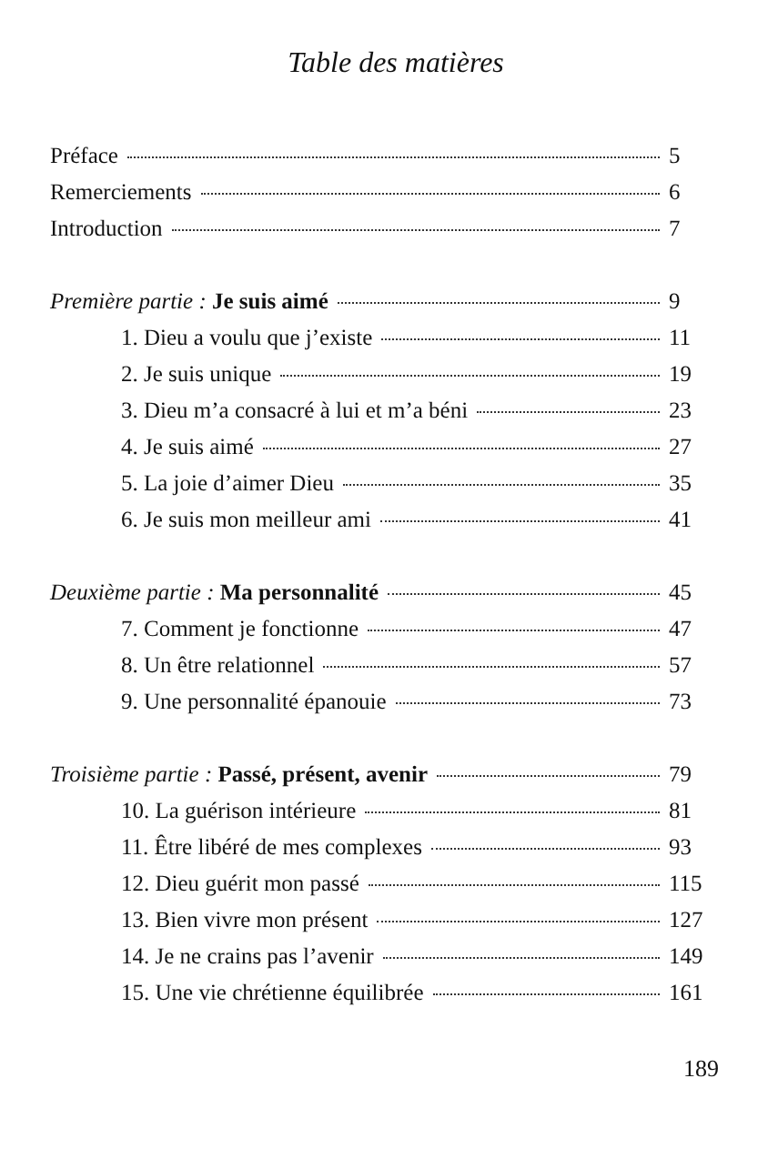Table des matières
Préface 5
Remerciements 6
Introduction 7
Première partie : Je suis aimé 9
1. Dieu a voulu que j’existe 11
2. Je suis unique 19
3. Dieu m’a consacré à lui et m’a béni 23
4. Je suis aimé 27
5. La joie d’aimer Dieu 35
6. Je suis mon meilleur ami 41
Deuxième partie : Ma personnalité 45
7. Comment je fonctionne 47
8. Un être relationnel 57
9. Une personnalité épanouie 73
Troisième partie : Passé, présent, avenir 79
10. La guérison intérieure 81
11. Être libéré de mes complexes 93
12. Dieu guérit mon passé 115
13. Bien vivre mon présent 127
14. Je ne crains pas l’avenir 149
15. Une vie chrétienne équilibrée 161
189